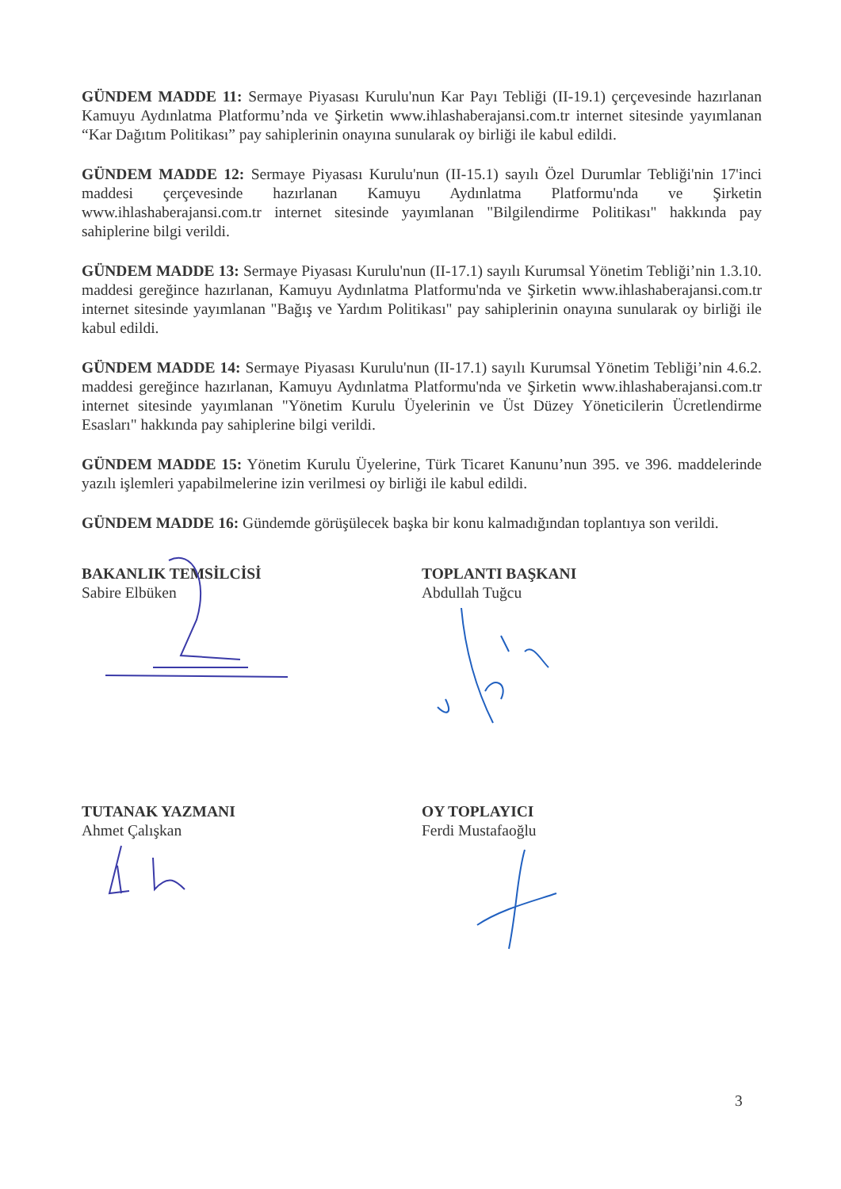GÜNDEM MADDE 11: Sermaye Piyasası Kurulu'nun Kar Payı Tebliği (II-19.1) çerçevesinde hazırlanan Kamuyu Aydınlatma Platformu’nda ve Şirketin www.ihlashaberajansi.com.tr internet sitesinde yayımlanan “Kar Dağıtım Politikası” pay sahiplerinin onayına sunularak oy birliği ile kabul edildi.
GÜNDEM MADDE 12: Sermaye Piyasası Kurulu'nun (II-15.1) sayılı Özel Durumlar Tebliği'nin 17'inci maddesi çerçevesinde hazırlanan Kamuyu Aydınlatma Platformu'nda ve Şirketin www.ihlashaberajansi.com.tr internet sitesinde yayımlanan "Bilgilendirme Politikası" hakkında pay sahiplerine bilgi verildi.
GÜNDEM MADDE 13: Sermaye Piyasası Kurulu'nun (II-17.1) sayılı Kurumsal Yönetim Tebliği’nin 1.3.10. maddesi gereğince hazırlanan, Kamuyu Aydınlatma Platformu'nda ve Şirketin www.ihlashaberajansi.com.tr internet sitesinde yayımlanan "Bağış ve Yardım Politikası" pay sahiplerinin onayına sunularak oy birliği ile kabul edildi.
GÜNDEM MADDE 14: Sermaye Piyasası Kurulu'nun (II-17.1) sayılı Kurumsal Yönetim Tebliği’nin 4.6.2. maddesi gereğince hazırlanan, Kamuyu Aydınlatma Platformu'nda ve Şirketin www.ihlashaberajansi.com.tr internet sitesinde yayımlanan "Yönetim Kurulu Üyelerinin ve Üst Düzey Yöneticilerin Ücretlendirme Esasları" hakkında pay sahiplerine bilgi verildi.
GÜNDEM MADDE 15: Yönetim Kurulu Üyelerine, Türk Ticaret Kanunu’nun 395. ve 396. maddelerinde yazılı işlemleri yapabilmelerine izin verilmesi oy birliği ile kabul edildi.
GÜNDEM MADDE 16: Gündemde görüşülecek başka bir konu kalmadığından toplantıya son verildi.
BAKANLIK TEMSİLCİSİ
Sabire Elbüken
TOPLANTI BAŞKANI
Abdullah Tuğcu
TUTANAK YAZMANI
Ahmet Çalışkan
OY TOPLAYICI
Ferdi Mustafaoğlu
3